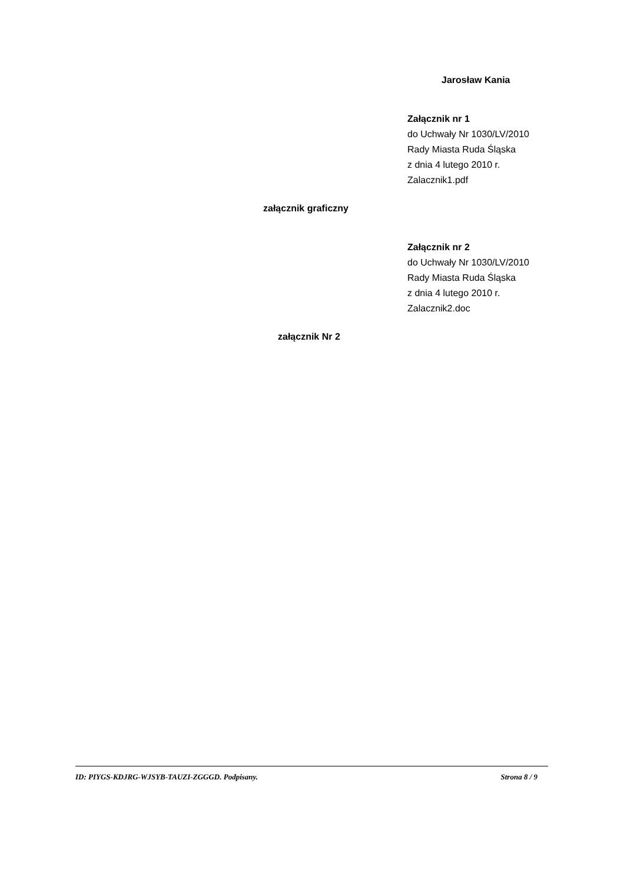Jarosław Kania
Załącznik nr 1
do Uchwały Nr 1030/LV/2010
Rady Miasta Ruda Śląska
z dnia 4 lutego 2010 r.
Zalacznik1.pdf
załącznik graficzny
Załącznik nr 2
do Uchwały Nr 1030/LV/2010
Rady Miasta Ruda Śląska
z dnia 4 lutego 2010 r.
Zalacznik2.doc
załącznik Nr 2
ID: PIYGS-KDJRG-WJSYB-TAUZI-ZGGGD. Podpisany. Strona 8 / 9